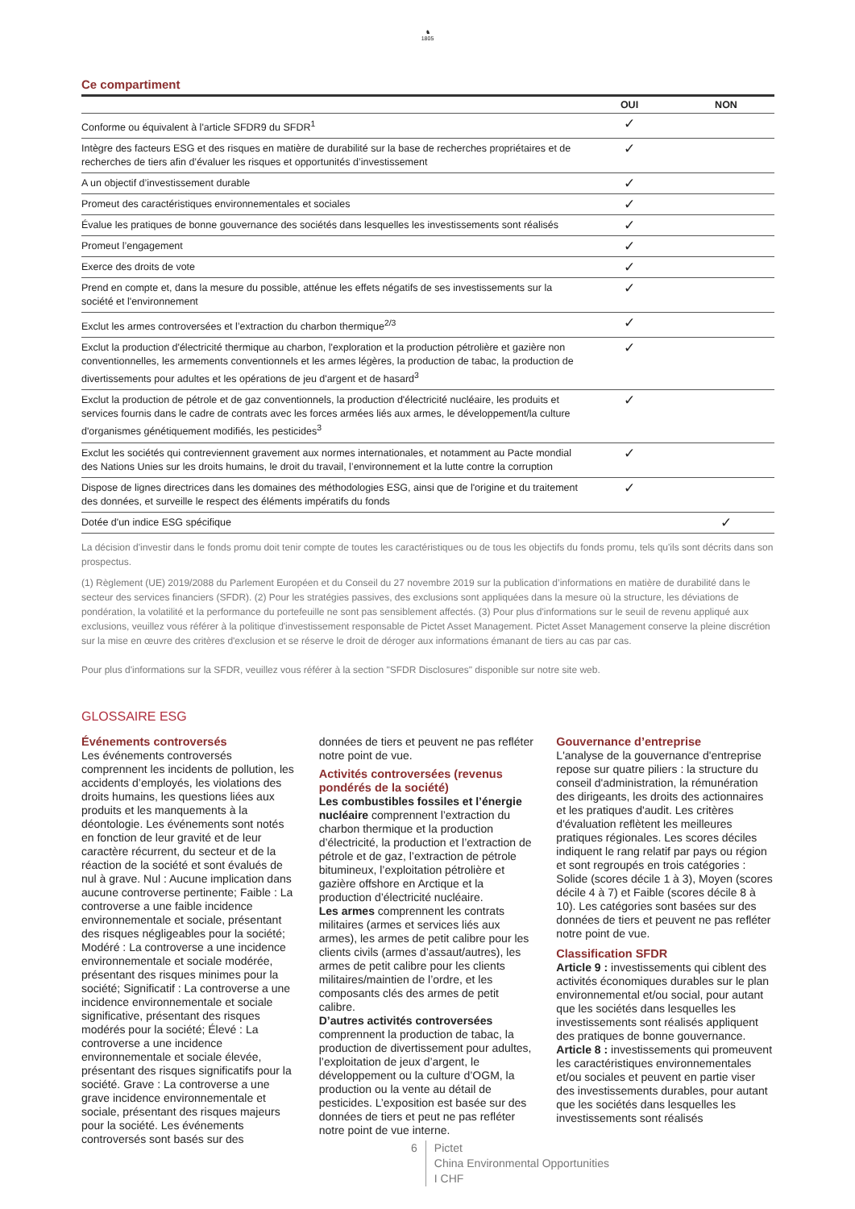♞
1805
Ce compartiment
| | OUI | NON |
| --- | --- | --- |
| Conforme ou équivalent à l'article SFDR9 du SFDR<sup>1</sup> | ✓ | |
| Intègre des facteurs ESG et des risques en matière de durabilité sur la base de recherches propriétaires et de recherches de tiers afin d’évaluer les risques et opportunités d’investissement | ✓ | |
| A un objectif d’investissement durable | ✓ | |
| Promeut des caractéristiques environnementales et sociales | ✓ | |
| Évalue les pratiques de bonne gouvernance des sociétés dans lesquelles les investissements sont réalisés | ✓ | |
| Promeut l’engagement | ✓ | |
| Exerce des droits de vote | ✓ | |
| Prend en compte et, dans la mesure du possible, atténue les effets négatifs de ses investissements sur la société et l'environnement | ✓ | |
| Exclut les armes controversées et l’extraction du charbon thermique<sup>2/3</sup> | ✓ | |
| Exclut la production d'électricité thermique au charbon, l'exploration et la production pétrolière et gazière non conventionnelles, les armements conventionnels et les armes légères, la production de tabac, la production de divertissements pour adultes et les opérations de jeu d'argent et de hasard<sup>3</sup> | ✓ | |
| Exclut la production de pétrole et de gaz conventionnels, la production d'électricité nucléaire, les produits et services fournis dans le cadre de contrats avec les forces armées liés aux armes, le développement/la culture d'organismes génétiquement modifiés, les pesticides<sup>3</sup> | ✓ | |
| Exclut les sociétés qui contreviennent gravement aux normes internationales, et notamment au Pacte mondial des Nations Unies sur les droits humains, le droit du travail, l’environnement et la lutte contre la corruption | ✓ | |
| Dispose de lignes directrices dans les domaines des méthodologies ESG, ainsi que de l'origine et du traitement des données, et surveille le respect des éléments impératifs du fonds | ✓ | |
| Dotée d'un indice ESG spécifique | | ✓ |
La décision d'investir dans le fonds promu doit tenir compte de toutes les caractéristiques ou de tous les objectifs du fonds promu, tels qu'ils sont décrits dans son prospectus.
(1) Règlement (UE) 2019/2088 du Parlement Européen et du Conseil du 27 novembre 2019 sur la publication d’informations en matière de durabilité dans le secteur des services financiers (SFDR). (2) Pour les stratégies passives, des exclusions sont appliquées dans la mesure où la structure, les déviations de pondération, la volatilité et la performance du portefeuille ne sont pas sensiblement affectés. (3) Pour plus d'informations sur le seuil de revenu appliqué aux exclusions, veuillez vous référer à la politique d'investissement responsable de Pictet Asset Management. Pictet Asset Management conserve la pleine discrétion sur la mise en œuvre des critères d'exclusion et se réserve le droit de déroger aux informations émanant de tiers au cas par cas.
Pour plus d'informations sur la SFDR, veuillez vous référer à la section "SFDR Disclosures" disponible sur notre site web.
GLOSSAIRE ESG
Événements controversés
Les événements controversés comprennent les incidents de pollution, les accidents d’employés, les violations des droits humains, les questions liées aux produits et les manquements à la déontologie. Les événements sont notés en fonction de leur gravité et de leur caractère récurrent, du secteur et de la réaction de la société et sont évalués de nul à grave. Nul : Aucune implication dans aucune controverse pertinente; Faible : La controverse a une faible incidence environnementale et sociale, présentant des risques négligeables pour la société; Modéré : La controverse a une incidence environnementale et sociale modérée, présentant des risques minimes pour la société; Significatif : La controverse a une incidence environnementale et sociale significative, présentant des risques modérés pour la société; Élevé : La controverse a une incidence environnementale et sociale élevée, présentant des risques significatifs pour la société. Grave : La controverse a une grave incidence environnementale et sociale, présentant des risques majeurs pour la société. Les événements controversés sont basés sur des
données de tiers et peuvent ne pas refléter notre point de vue.
Activités controversées (revenus pondérés de la société)
Les combustibles fossiles et l’énergie nucléaire comprennent l’extraction du charbon thermique et la production d’électricité, la production et l’extraction de pétrole et de gaz, l’extraction de pétrole bitumineux, l’exploitation pétrolière et gazière offshore en Arctique et la production d’électricité nucléaire.
Les armes comprennent les contrats militaires (armes et services liés aux armes), les armes de petit calibre pour les clients civils (armes d’assaut/autres), les armes de petit calibre pour les clients militaires/maintien de l’ordre, et les composants clés des armes de petit calibre.
D’autres activités controversées comprennent la production de tabac, la production de divertissement pour adultes, l’exploitation de jeux d’argent, le développement ou la culture d’OGM, la production ou la vente au détail de pesticides. L’exposition est basée sur des données de tiers et peut ne pas refléter notre point de vue interne.
Gouvernance d’entreprise
L'analyse de la gouvernance d'entreprise repose sur quatre piliers : la structure du conseil d'administration, la rémunération des dirigeants, les droits des actionnaires et les pratiques d'audit. Les critères d'évaluation reflètent les meilleures pratiques régionales. Les scores déciles indiquent le rang relatif par pays ou région et sont regroupés en trois catégories : Solide (scores décile 1 à 3), Moyen (scores décile 4 à 7) et Faible (scores décile 8 à 10). Les catégories sont basées sur des données de tiers et peuvent ne pas refléter notre point de vue.
Classification SFDR
Article 9 : investissements qui ciblent des activités économiques durables sur le plan environnemental et/ou social, pour autant que les sociétés dans lesquelles les investissements sont réalisés appliquent des pratiques de bonne gouvernance.
Article 8 : investissements qui promeuvent les caractéristiques environnementales et/ou sociales et peuvent en partie viser des investissements durables, pour autant que les sociétés dans lesquelles les investissements sont réalisés
6 Pictet
China Environmental Opportunities
I CHF